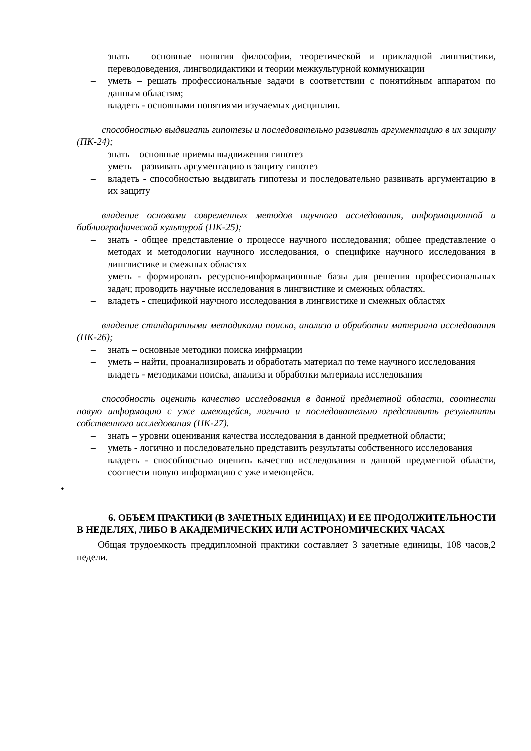– знать – основные понятия философии, теоретической и прикладной лингвистики, переводоведения, лингводидактики и теории межкультурной коммуникации
– уметь – решать профессиональные задачи в соответствии с понятийным аппаратом по данным областям;
– владеть - основными понятиями изучаемых дисциплин.
способностью выдвигать гипотезы и последовательно развивать аргументацию в их защиту (ПК-24);
– знать – основные приемы выдвижения гипотез
– уметь – развивать аргументацию в защиту гипотез
– владеть - способностью выдвигать гипотезы и последовательно развивать аргументацию в их защиту
владение основами современных методов научного исследования, информационной и библиографической культурой (ПК-25);
– знать - общее представление о процессе научного исследования; общее представление о методах и методологии научного исследования, о специфике научного исследования в лингвистике и смежных областях
– уметь - формировать ресурсно-информационные базы для решения профессиональных задач; проводить научные исследования в лингвистике и смежных областях.
– владеть - спецификой научного исследования в лингвистике и смежных областях
владение стандартными методиками поиска, анализа и обработки материала исследования (ПК-26);
– знать – основные методики поиска инфрмации
– уметь – найти, проанализировать и обработать материал по теме научного исследования
– владеть - методиками поиска, анализа и обработки материала исследования
способность оценить качество исследования в данной предметной области, соотнести новую информацию с уже имеющейся, логично и последовательно представить результаты собственного исследования (ПК-27).
– знать – уровни оценивания качества исследования в данной предметной области;
– уметь - логично и последовательно представить результаты собственного исследования
– владеть - способностью оценить качество исследования в данной предметной области, соотнести новую информацию с уже имеющейся.
•
6. ОБЪЕМ ПРАКТИКИ (В ЗАЧЕТНЫХ ЕДИНИЦАХ) И ЕЕ ПРОДОЛЖИТЕЛЬНОСТИ В НЕДЕЛЯХ, ЛИБО В АКАДЕМИЧЕСКИХ ИЛИ АСТРОНОМИЧЕСКИХ ЧАСАХ
Общая трудоемкость преддипломной практики составляет 3 зачетные единицы, 108 часов,2 недели.